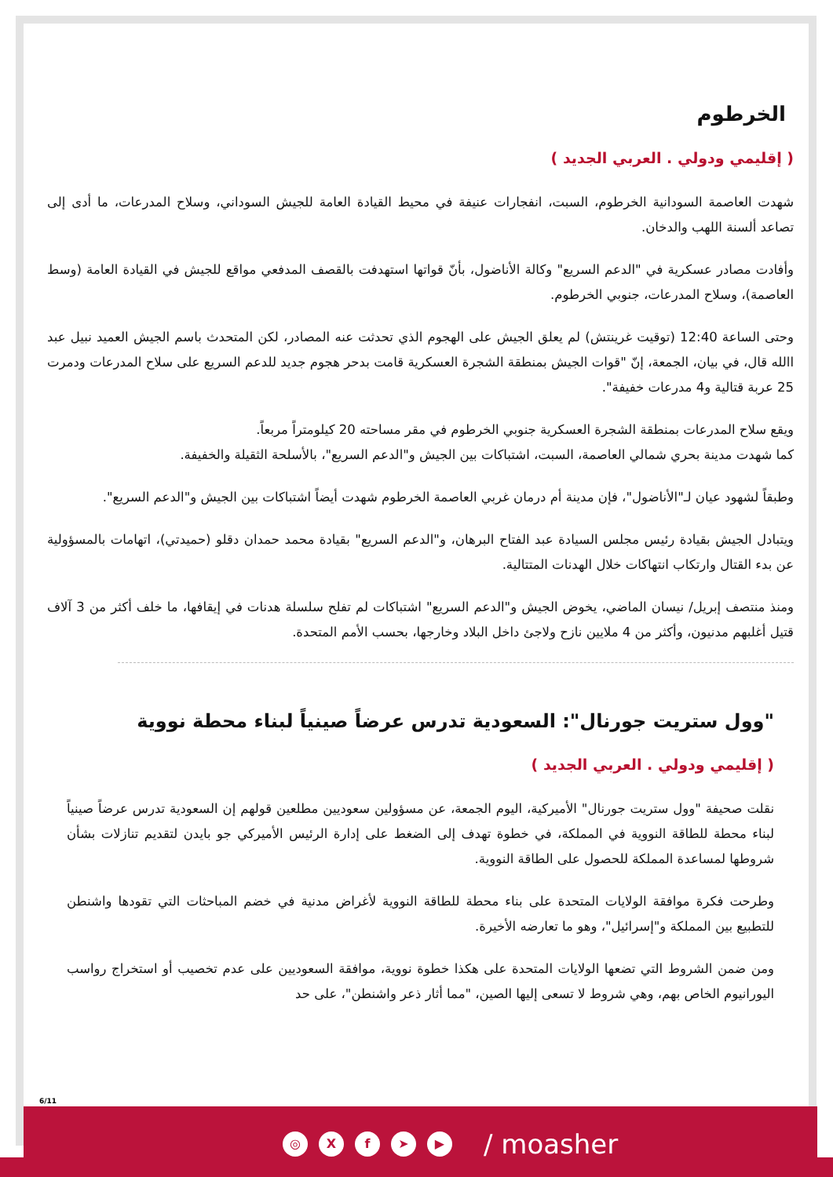الخرطوم
( إقليمي ودولي . العربي الجديد )
شهدت العاصمة السودانية الخرطوم، السبت، انفجارات عنيفة في محيط القيادة العامة للجيش السوداني، وسلاح المدرعات، ما أدى إلى تصاعد ألسنة اللهب والدخان.
وأفادت مصادر عسكرية في "الدعم السريع" وكالة الأناضول، بأنّ قواتها استهدفت بالقصف المدفعي مواقع للجيش في القيادة العامة (وسط العاصمة)، وسلاح المدرعات، جنوبي الخرطوم.
وحتى الساعة 12:40 (توقيت غرينتش) لم يعلق الجيش على الهجوم الذي تحدثت عنه المصادر، لكن المتحدث باسم الجيش العميد نبيل عبد االله قال، في بيان، الجمعة، إنّ "قوات الجيش بمنطقة الشجرة العسكرية قامت بدحر هجوم جديد للدعم السريع على سلاح المدرعات ودمرت 25 عربة قتالية و4 مدرعات خفيفة".
ويقع سلاح المدرعات بمنطقة الشجرة العسكرية جنوبي الخرطوم في مقر مساحته 20 كيلومتراً مربعاً.
كما شهدت مدينة بحري شمالي العاصمة، السبت، اشتباكات بين الجيش و"الدعم السريع"، بالأسلحة الثقيلة والخفيفة.
وطبقاً لشهود عيان لـ"الأناضول"، فإن مدينة أم درمان غربي العاصمة الخرطوم شهدت أيضاً اشتباكات بين الجيش و"الدعم السريع".
ويتبادل الجيش بقيادة رئيس مجلس السيادة عبد الفتاح البرهان، و"الدعم السريع" بقيادة محمد حمدان دقلو (حميدتي)، اتهامات بالمسؤولية عن بدء القتال وارتكاب انتهاكات خلال الهدنات المتتالية.
ومنذ منتصف إبريل/ نيسان الماضي، يخوض الجيش و"الدعم السريع" اشتباكات لم تفلح سلسلة هدنات في إيقافها، ما خلف أكثر من 3 آلاف قتيل أغلبهم مدنيون، وأكثر من 4 ملايين نازح ولاجئ داخل البلاد وخارجها، بحسب الأمم المتحدة.
"وول ستريت جورنال": السعودية تدرس عرضاً صينياً لبناء محطة نووية
( إقليمي ودولي . العربي الجديد )
نقلت صحيفة "وول ستريت جورنال" الأميركية، اليوم الجمعة، عن مسؤولين سعوديين مطلعين قولهم إن السعودية تدرس عرضاً صينياً لبناء محطة للطاقة النووية في المملكة، في خطوة تهدف إلى الضغط على إدارة الرئيس الأميركي جو بايدن لتقديم تنازلات بشأن شروطها لمساعدة المملكة للحصول على الطاقة النووية.
وطرحت فكرة موافقة الولايات المتحدة على بناء محطة للطاقة النووية لأغراض مدنية في خضم المباحثات التي تقودها واشنطن للتطبيع بين المملكة و"إسرائيل"، وهو ما تعارضه الأخيرة.
ومن ضمن الشروط التي تضعها الولايات المتحدة على هكذا خطوة نووية، موافقة السعوديين على عدم تخصيب أو استخراج رواسب اليورانيوم الخاص بهم، وهي شروط لا تسعى إليها الصين، "مما أثار ذعر واشنطن"، على حد
6/11
◎ Xf ➤ ▶ / moasher